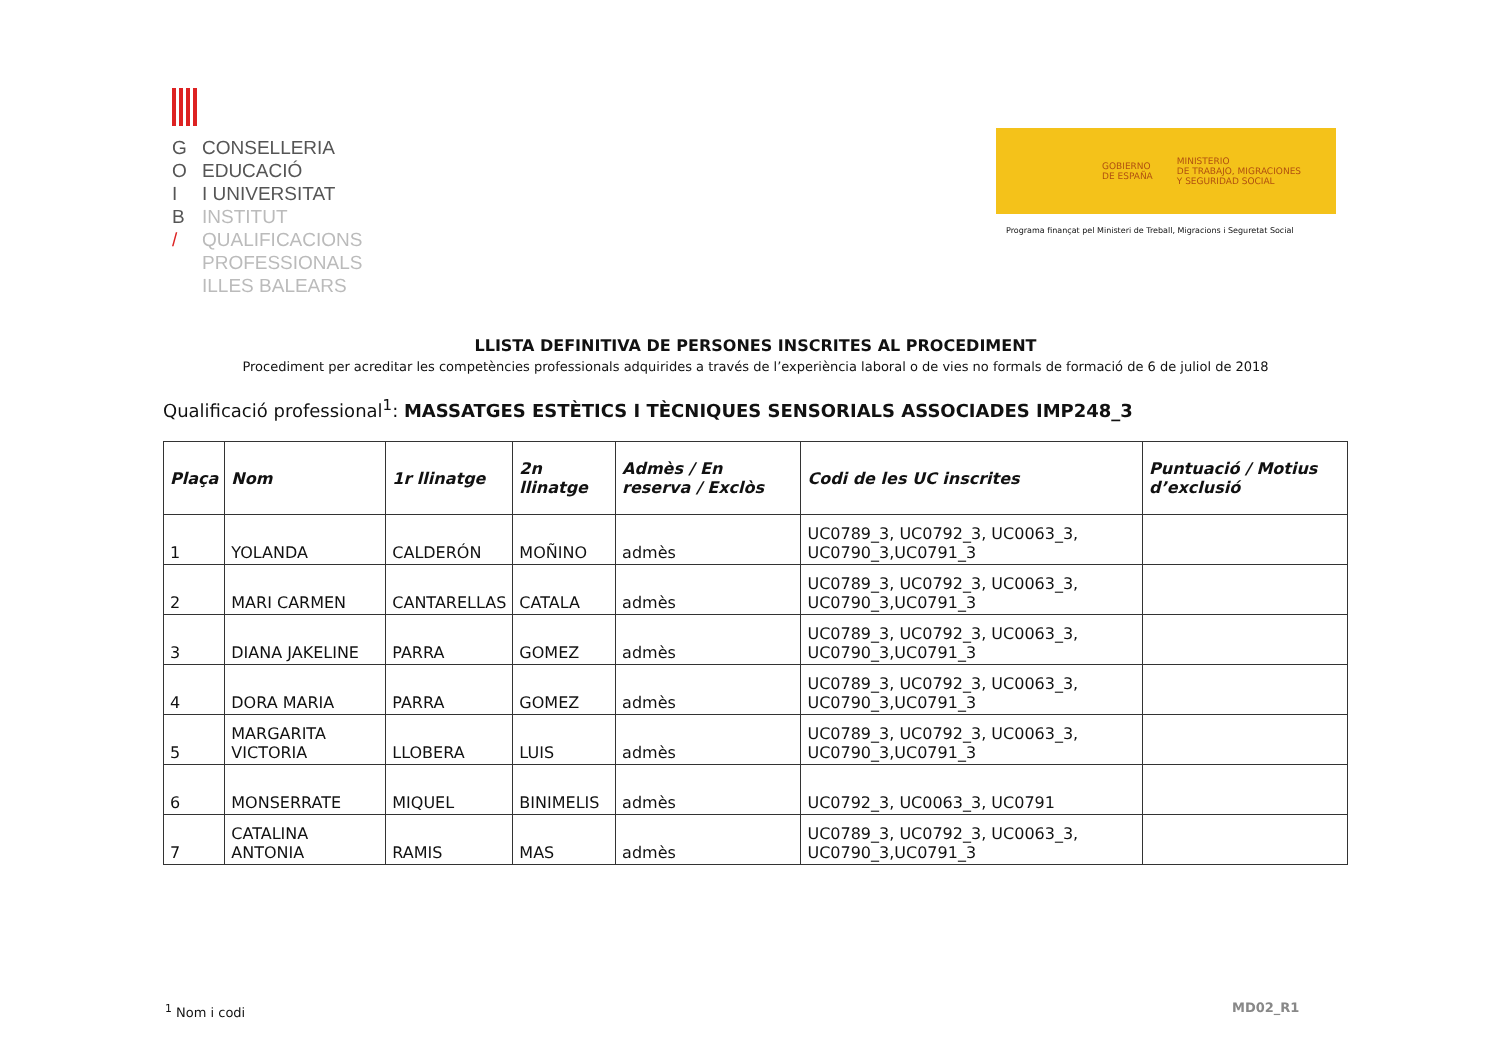G CONSELLERIA
O EDUCACIÓ
I I UNIVERSITAT
B INSTITUT
/ QUALIFICACIONS
PROFESSIONALS
ILLES BALEARS
GOBIERNO
DE ESPAÑA
MINISTERIO
DE TRABAJO, MIGRACIONES
Y SEGURIDAD SOCIAL
Programa finançat pel Ministeri de Treball, Migracions i Seguretat Social
LLISTA DEFINITIVA DE PERSONES INSCRITES AL PROCEDIMENT
Procediment per acreditar les competències professionals adquirides a través de l’experiència laboral o de vies no formals de formació de 6 de juliol de 2018
Qualificació professional<sup>1</sup>: MASSATGES ESTÈTICS I TÈCNIQUES SENSORIALS ASSOCIADES IMP248_3
| Plaça | Nom | 1r llinatge | 2n llinatge | Admès / En reserva / Exclòs | Codi de les UC inscrites | Puntuació / Motius d’exclusió |
| --- | --- | --- | --- | --- | --- | --- |
| 1 | YOLANDA | CALDERÓN | MOÑINO | admès | UC0789_3, UC0792_3, UC0063_3, UC0790_3,UC0791_3 | |
| 2 | MARI CARMEN | CANTARELLAS | CATALA | admès | UC0789_3, UC0792_3, UC0063_3, UC0790_3,UC0791_3 | |
| 3 | DIANA JAKELINE | PARRA | GOMEZ | admès | UC0789_3, UC0792_3, UC0063_3, UC0790_3,UC0791_3 | |
| 4 | DORA MARIA | PARRA | GOMEZ | admès | UC0789_3, UC0792_3, UC0063_3, UC0790_3,UC0791_3 | |
| 5 | MARGARITA VICTORIA | LLOBERA | LUIS | admès | UC0789_3, UC0792_3, UC0063_3, UC0790_3,UC0791_3 | |
| 6 | MONSERRATE | MIQUEL | BINIMELIS | admès | UC0792_3, UC0063_3, UC0791 | |
| 7 | CATALINA ANTONIA | RAMIS | MAS | admès | UC0789_3, UC0792_3, UC0063_3, UC0790_3,UC0791_3 | |
<sup>1</sup> Nom i codi MD02_R1